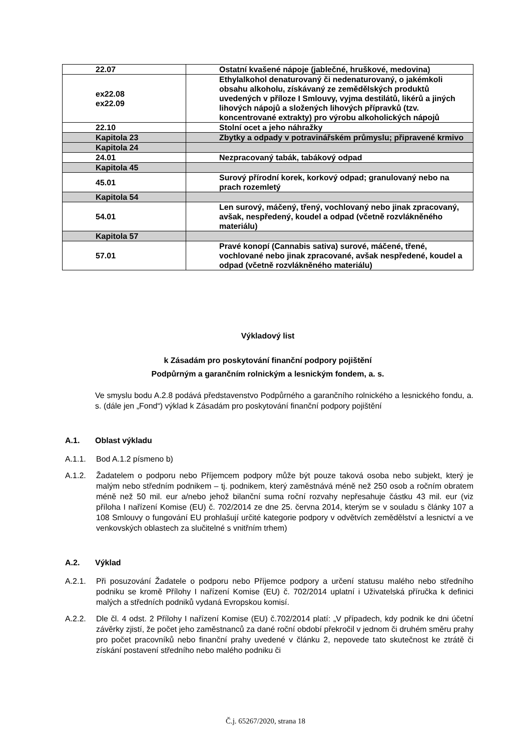| 22.07 | Ostatní kvašené nápoje (jablečné, hruškové, medovina) |
| ex22.08 ex22.09 | Ethylalkohol denaturovaný či nedenaturovaný, o jakémkoli obsahu alkoholu, získávaný ze zemědělských produktů uvedených v příloze I Smlouvy, vyjma destilátů, likérů a jiných lihových nápojů a složených lihových přípravků (tzv. koncentrované extrakty) pro výrobu alkoholických nápojů |
| 22.10 | Stolní ocet a jeho náhražky |
| Kapitola 23 | Zbytky a odpady v potravinářském průmyslu; připravené krmivo |
| Kapitola 24 | |
| 24.01 | Nezpracovaný tabák, tabákový odpad |
| Kapitola 45 | |
| 45.01 | Surový přírodní korek, korkový odpad; granulovaný nebo na prach rozemletý |
| Kapitola 54 | |
| 54.01 | Len surový, máčený, třený, vochlovaný nebo jinak zpracovaný, avšak, nespředený, koudel a odpad (včetně rozvlákněného materiálu) |
| Kapitola 57 | |
| 57.01 | Pravé konopí (Cannabis sativa) surové, máčené, třené, vochlované nebo jinak zpracované, avšak nespředené, koudel a odpad (včetně rozvlákněného materiálu) |
Výkladový list
k Zásadám pro poskytování finanční podpory pojištění
Podpůrným a garančním rolnickým a lesnickým fondem, a. s.
Ve smyslu bodu A.2.8 podává představenstvo Podpůrného a garančního rolnického a lesnického fondu, a. s. (dále jen „Fond“) výklad k Zásadám pro poskytování finanční podpory pojištění
A.1. Oblast výkladu
A.1.1. Bod A.1.2 písmeno b)
A.1.2. Žadatelem o podporu nebo Příjemcem podpory může být pouze taková osoba nebo subjekt, který je malým nebo středním podnikem – tj. podnikem, který zaměstnává méně než 250 osob a ročním obratem méně než 50 mil. eur a/nebo jehož bilanční suma roční rozvahy nepřesahuje částku 43 mil. eur (viz příloha I nařízení Komise (EU) č. 702/2014 ze dne 25. června 2014, kterým se v souladu s články 107 a 108 Smlouvy o fungování EU prohlašují určité kategorie podpory v odvětvích zemědělství a lesnictví a ve venkovských oblastech za slučitelné s vnitřním trhem)
A.2. Výklad
A.2.1. Při posuzování Žadatele o podporu nebo Příjemce podpory a určení statusu malého nebo středního podniku se kromě Přílohy I nařízení Komise (EU) č. 702/2014 uplatní i Uživatelská příručka k definici malých a středních podniků vydaná Evropskou komisí.
A.2.2. Dle čl. 4 odst. 2 Přílohy I nařízení Komise (EU) č.702/2014 platí: „V případech, kdy podnik ke dni účetní závěrky zjistí, že počet jeho zaměstnanců za dané roční období překročil v jednom či druhém směru prahy pro počet pracovníků nebo finanční prahy uvedené v článku 2, nepovede tato skutečnost ke ztrátě či získání postavení středního nebo malého podniku či
Č.j. 65267/2020, strana 18